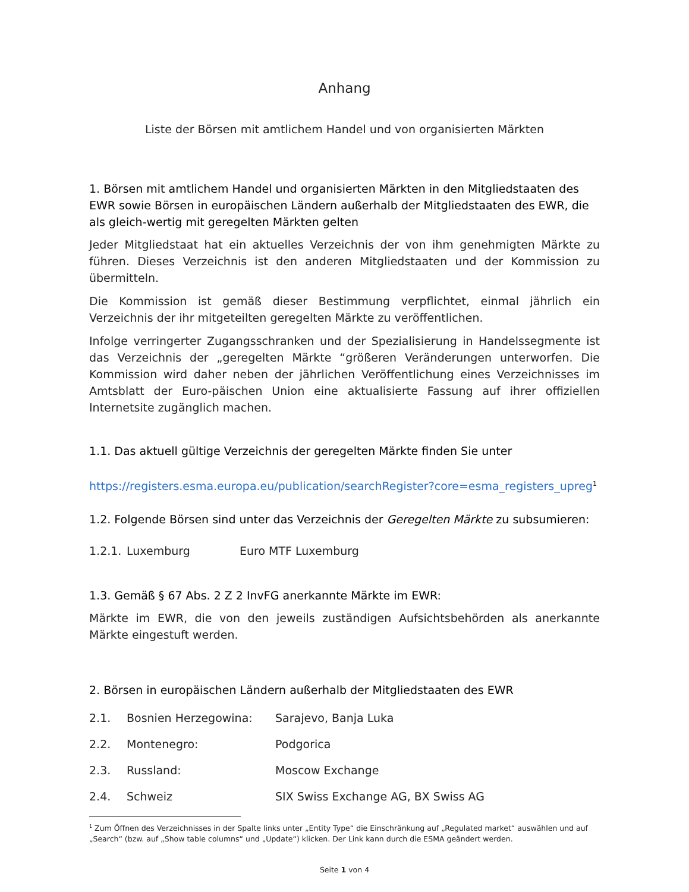Anhang
Liste der Börsen mit amtlichem Handel und von organisierten Märkten
1. Börsen mit amtlichem Handel und organisierten Märkten in den Mitgliedstaaten des EWR sowie Börsen in europäischen Ländern außerhalb der Mitgliedstaaten des EWR, die als gleich-wertig mit geregelten Märkten gelten
Jeder Mitgliedstaat hat ein aktuelles Verzeichnis der von ihm genehmigten Märkte zu führen. Dieses Verzeichnis ist den anderen Mitgliedstaaten und der Kommission zu übermitteln.
Die Kommission ist gemäß dieser Bestimmung verpflichtet, einmal jährlich ein Verzeichnis der ihr mitgeteilten geregelten Märkte zu veröffentlichen.
Infolge verringerter Zugangsschranken und der Spezialisierung in Handelssegmente ist das Verzeichnis der „geregelten Märkte “größeren Veränderungen unterworfen. Die Kommission wird daher neben der jährlichen Veröffentlichung eines Verzeichnisses im Amtsblatt der Euro-päischen Union eine aktualisierte Fassung auf ihrer offiziellen Internetsite zugänglich machen.
1.1. Das aktuell gültige Verzeichnis der geregelten Märkte finden Sie unter
https://registers.esma.europa.eu/publication/searchRegister?core=esma_registers_upreg<sup>1</sup>
1.2. Folgende Börsen sind unter das Verzeichnis der Geregelten Märkte zu subsumieren:
1.2.1. Luxemburg Euro MTF Luxemburg
1.3. Gemäß § 67 Abs. 2 Z 2 InvFG anerkannte Märkte im EWR:
Märkte im EWR, die von den jeweils zuständigen Aufsichtsbehörden als anerkannte Märkte eingestuft werden.
2. Börsen in europäischen Ländern außerhalb der Mitgliedstaaten des EWR
2.1. Bosnien Herzegowina: Sarajevo, Banja Luka
2.2. Montenegro: Podgorica
2.3. Russland: Moscow Exchange
2.4. Schweiz SIX Swiss Exchange AG, BX Swiss AG
<sup>1</sup> Zum Öffnen des Verzeichnisses in der Spalte links unter „Entity Type“ die Einschränkung auf „Regulated market“ auswählen und auf „Search“ (bzw. auf „Show table columns“ und „Update“) klicken. Der Link kann durch die ESMA geändert werden.
Seite 1 von 4